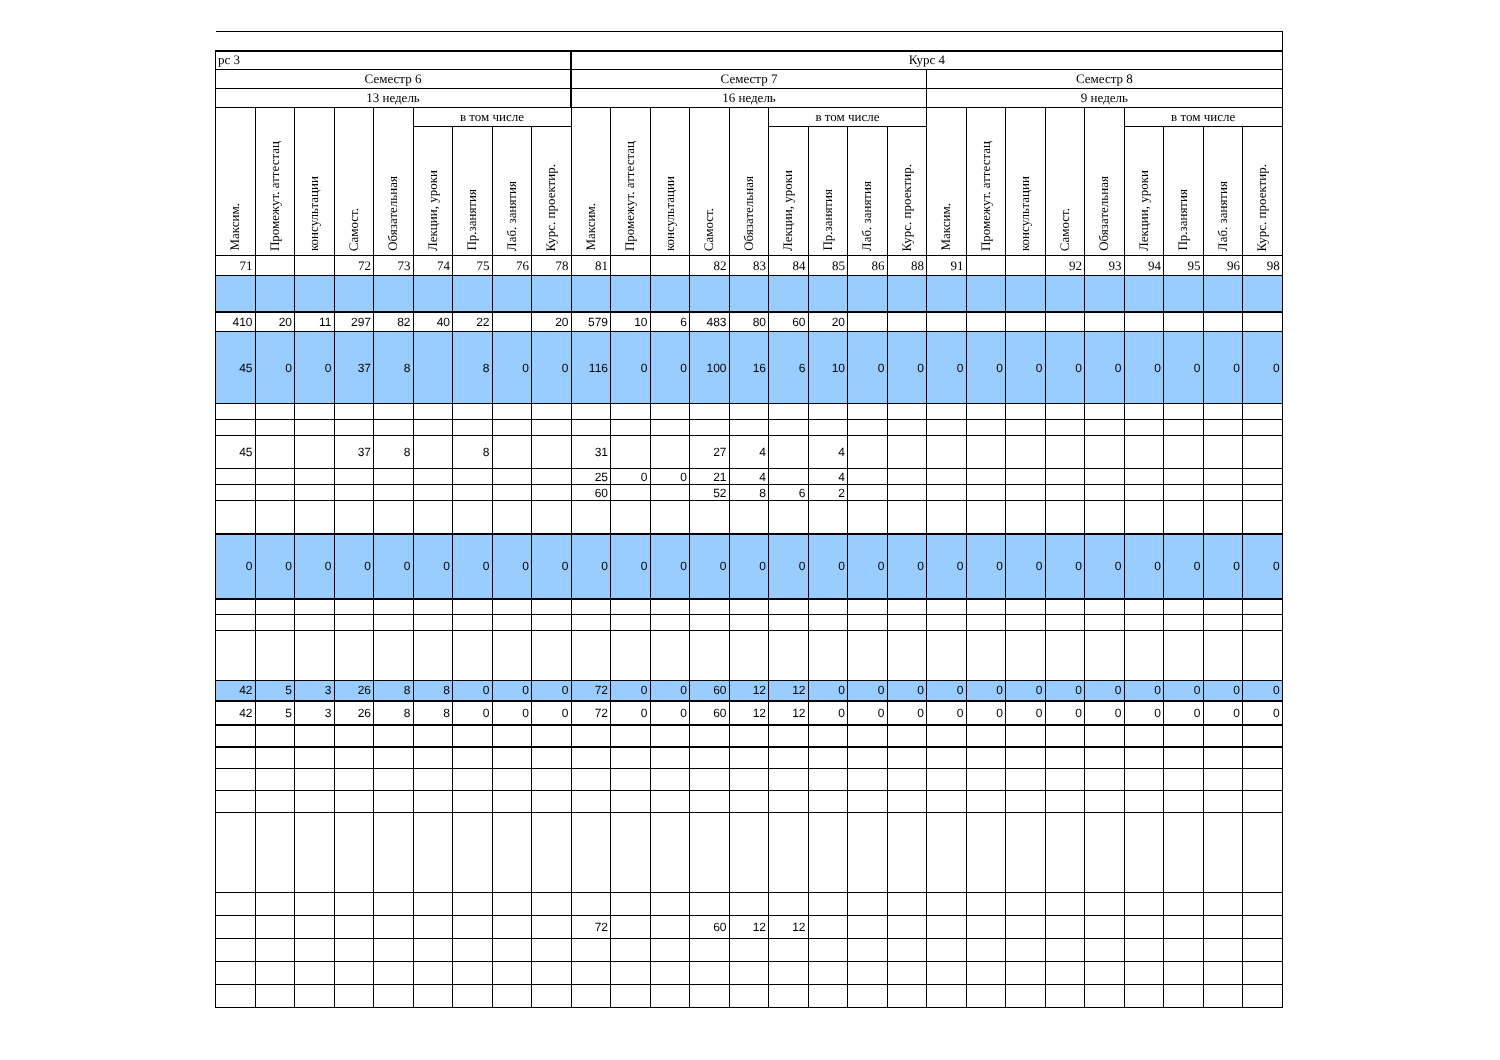| рс 3 | | | | | | | | | Курс 4 | | | | | | | | | | | | | | | | | |
| Семестр 6 | | | | | | | | | Семестр 7 | | | | | | | | | Семестр 8 | | | | | | | | |
| 13 недель | | | | | | | | | 16 недель | | | | | | | | | 9 недель | | | | | | | | |
| Максим. | Промежут. аттестац | консультации | Самост. | Обязательная | в том числе | | | | Максим. | Промежут. аттестац | консультации | Самост. | Обязательная | в том числе | | | | Максим. | Промежут. аттестац | консультации | Самост. | Обязательная | в том числе | | | |
| | | | | | Лекции, уроки | Пр.занятия | Лаб. занятия | Курс. проектир. | | | | | | Лекции, уроки | Пр.занятия | Лаб. занятия | Курс. проектир. | | | | | | Лекции, уроки | Пр.занятия | Лаб. занятия | Курс. проектир. |
| 71 | | | 72 | 73 | 74 | 75 | 76 | 78 | 81 | | | 82 | 83 | 84 | 85 | 86 | 88 | 91 | | | 92 | 93 | 94 | 95 | 96 | 98 |
| 410 | 20 | 11 | 297 | 82 | 40 | 22 | | 20 | 579 | 10 | 6 | 483 | 80 | 60 | 20 | | | | | | | | | | | |
| 45 | 0 | 0 | 37 | 8 | | 8 | 0 | 0 | 116 | 0 | 0 | 100 | 16 | 6 | 10 | 0 | 0 | 0 | 0 | 0 | 0 | 0 | 0 | 0 | 0 | 0 |
| 45 | | | 37 | 8 | | 8 | | | 31 | | | 27 | 4 | | 4 | | | | | | | | | | | |
| | | | | | | | | | 25 | 0 | 0 | 21 | 4 | | 4 | | | | | | | | | | | |
| | | | | | | | | | 60 | | | 52 | 8 | 6 | 2 | | | | | | | | | | | |
| 0 | 0 | 0 | 0 | 0 | 0 | 0 | 0 | 0 | 0 | 0 | 0 | 0 | 0 | 0 | 0 | 0 | 0 | 0 | 0 | 0 | 0 | 0 | 0 | 0 | 0 | 0 |
| 42 | 5 | 3 | 26 | 8 | 8 | 0 | 0 | 0 | 72 | 0 | 0 | 60 | 12 | 12 | 0 | 0 | 0 | 0 | 0 | 0 | 0 | 0 | 0 | 0 | 0 | 0 |
| 42 | 5 | 3 | 26 | 8 | 8 | 0 | 0 | 0 | 72 | 0 | 0 | 60 | 12 | 12 | 0 | 0 | 0 | 0 | 0 | 0 | 0 | 0 | 0 | 0 | 0 | 0 |
| | | | | | | | | | 72 | | | 60 | 12 | 12 | | | | | | | | | | | | |